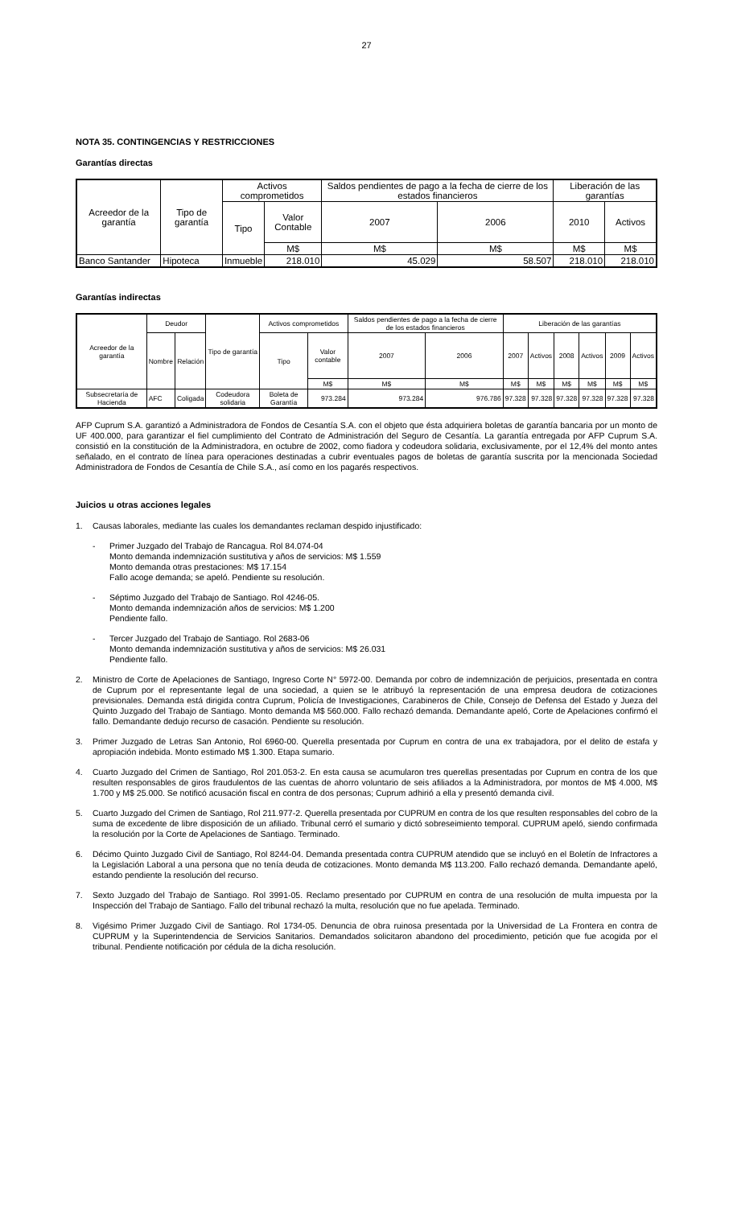27
NOTA 35. CONTINGENCIAS Y RESTRICCIONES
Garantías directas
| Acreedor de la garantía | Tipo de garantía | Activos comprometidos | | Saldos pendientes de pago a la fecha de cierre de los estados financieros | | Liberación de las garantías | |
| --- | --- | --- | --- | --- | --- | --- | --- |
| | | Tipo | Valor Contable | 2007 | 2006 | 2010 | Activos |
| | | | M$ | M$ | M$ | M$ | M$ |
| Banco Santander | Hipoteca | Inmueble | 218.010 | 45.029 | 58.507 | 218.010 | 218.010 |
Garantías indirectas
| Acreedor de la garantía | Deudor | | Tipo de garantía | Activos comprometidos | | Saldos pendientes de pago a la fecha de cierre de los estados financieros | | Liberación de las garantías | | | | | |
| --- | --- | --- | --- | --- | --- | --- | --- | --- | --- | --- | --- | --- | --- |
| | Nombre | Relación | | Tipo | Valor contable | 2007 | 2006 | 2007 | Activos | 2008 | Activos | 2009 | Activos |
| | | | | | M$ | M$ | M$ | M$ | M$ | M$ | M$ | M$ | M$ |
| Subsecretaría de Hacienda | AFC | Coligada | Codeudora solidaria | Boleta de Garantía | 973.284 | 973.284 | 976.786 | 97.328 | 97.328 | 97.328 | 97.328 | 97.328 | 97.328 |
AFP Cuprum S.A. garantizó a Administradora de Fondos de Cesantía S.A. con el objeto que ésta adquiriera boletas de garantía bancaria por un monto de UF 400.000, para garantizar el fiel cumplimiento del Contrato de Administración del Seguro de Cesantía. La garantía entregada por AFP Cuprum S.A. consistió en la constitución de la Administradora, en octubre de 2002, como fiadora y codeudora solidaria, exclusivamente, por el 12,4% del monto antes señalado, en el contrato de línea para operaciones destinadas a cubrir eventuales pagos de boletas de garantía suscrita por la mencionada Sociedad Administradora de Fondos de Cesantía de Chile S.A., así como en los pagarés respectivos.
Juicios u otras acciones legales
1. Causas laborales, mediante las cuales los demandantes reclaman despido injustificado:
- Primer Juzgado del Trabajo de Rancagua. Rol 84.074-04
Monto demanda indemnización sustitutiva y años de servicios: M$ 1.559
Monto demanda otras prestaciones: M$ 17.154
Fallo acoge demanda; se apeló. Pendiente su resolución.
- Séptimo Juzgado del Trabajo de Santiago. Rol 4246-05.
Monto demanda indemnización años de servicios: M$ 1.200
Pendiente fallo.
- Tercer Juzgado del Trabajo de Santiago. Rol 2683-06
Monto demanda indemnización sustitutiva y años de servicios: M$ 26.031
Pendiente fallo.
2. Ministro de Corte de Apelaciones de Santiago, Ingreso Corte N° 5972-00. Demanda por cobro de indemnización de perjuicios, presentada en contra de Cuprum por el representante legal de una sociedad, a quien se le atribuyó la representación de una empresa deudora de cotizaciones previsionales. Demanda está dirigida contra Cuprum, Policía de Investigaciones, Carabineros de Chile, Consejo de Defensa del Estado y Jueza del Quinto Juzgado del Trabajo de Santiago. Monto demanda M$ 560.000. Fallo rechazó demanda. Demandante apeló, Corte de Apelaciones confirmó el fallo. Demandante dedujo recurso de casación. Pendiente su resolución.
3. Primer Juzgado de Letras San Antonio, Rol 6960-00. Querella presentada por Cuprum en contra de una ex trabajadora, por el delito de estafa y apropiación indebida. Monto estimado M$ 1.300. Etapa sumario.
4. Cuarto Juzgado del Crimen de Santiago, Rol 201.053-2. En esta causa se acumularon tres querellas presentadas por Cuprum en contra de los que resulten responsables de giros fraudulentos de las cuentas de ahorro voluntario de seis afiliados a la Administradora, por montos de M$ 4.000, M$ 1.700 y M$ 25.000. Se notificó acusación fiscal en contra de dos personas; Cuprum adhirió a ella y presentó demanda civil.
5. Cuarto Juzgado del Crimen de Santiago, Rol 211.977-2. Querella presentada por CUPRUM en contra de los que resulten responsables del cobro de la suma de excedente de libre disposición de un afiliado. Tribunal cerró el sumario y dictó sobreseimiento temporal. CUPRUM apeló, siendo confirmada la resolución por la Corte de Apelaciones de Santiago. Terminado.
6. Décimo Quinto Juzgado Civil de Santiago, Rol 8244-04. Demanda presentada contra CUPRUM atendido que se incluyó en el Boletín de Infractores a la Legislación Laboral a una persona que no tenía deuda de cotizaciones. Monto demanda M$ 113.200. Fallo rechazó demanda. Demandante apeló, estando pendiente la resolución del recurso.
7. Sexto Juzgado del Trabajo de Santiago. Rol 3991-05. Reclamo presentado por CUPRUM en contra de una resolución de multa impuesta por la Inspección del Trabajo de Santiago. Fallo del tribunal rechazó la multa, resolución que no fue apelada. Terminado.
8. Vigésimo Primer Juzgado Civil de Santiago. Rol 1734-05. Denuncia de obra ruinosa presentada por la Universidad de La Frontera en contra de CUPRUM y la Superintendencia de Servicios Sanitarios. Demandados solicitaron abandono del procedimiento, petición que fue acogida por el tribunal. Pendiente notificación por cédula de la dicha resolución.